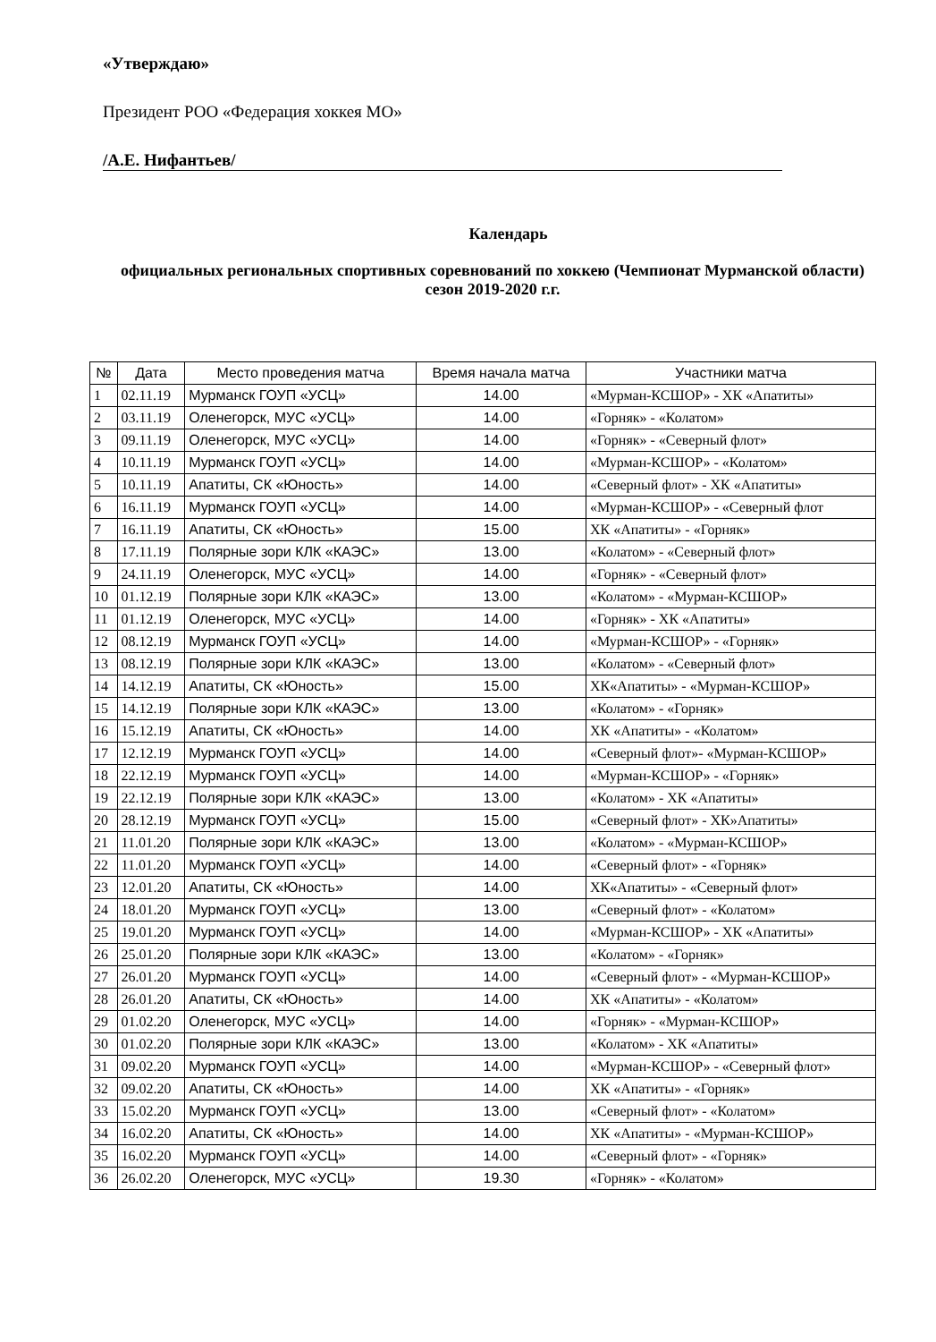«Утверждаю»
Президент РОО «Федерация хоккея МО»
/А.Е. Нифантьев/
Календарь
официальных региональных спортивных соревнований по хоккею (Чемпионат Мурманской области) сезон 2019-2020 г.г.
| № | Дата | Место проведения матча | Время начала матча | Участники матча |
| --- | --- | --- | --- | --- |
| 1 | 02.11.19 | Мурманск ГОУП «УСЦ» | 14.00 | «Мурман-КСШОР» - ХК «Апатиты» |
| 2 | 03.11.19 | Оленегорск, МУС «УСЦ» | 14.00 | «Горняк» - «Колатом» |
| 3 | 09.11.19 | Оленегорск, МУС «УСЦ» | 14.00 | «Горняк» - «Северный флот» |
| 4 | 10.11.19 | Мурманск ГОУП «УСЦ» | 14.00 | «Мурман-КСШОР» - «Колатом» |
| 5 | 10.11.19 | Апатиты, СК «Юность» | 14.00 | «Северный флот» - ХК «Апатиты» |
| 6 | 16.11.19 | Мурманск ГОУП «УСЦ» | 14.00 | «Мурман-КСШОР» - «Северный флот |
| 7 | 16.11.19 | Апатиты, СК «Юность» | 15.00 | ХК «Апатиты» - «Горняк» |
| 8 | 17.11.19 | Полярные зори КЛК «КАЭС» | 13.00 | «Колатом» - «Северный флот» |
| 9 | 24.11.19 | Оленегорск, МУС «УСЦ» | 14.00 | «Горняк» - «Северный флот» |
| 10 | 01.12.19 | Полярные зори КЛК «КАЭС» | 13.00 | «Колатом» - «Мурман-КСШОР» |
| 11 | 01.12.19 | Оленегорск, МУС «УСЦ» | 14.00 | «Горняк» - ХК «Апатиты» |
| 12 | 08.12.19 | Мурманск ГОУП «УСЦ» | 14.00 | «Мурман-КСШОР» - «Горняк» |
| 13 | 08.12.19 | Полярные зори КЛК «КАЭС» | 13.00 | «Колатом» - «Северный флот» |
| 14 | 14.12.19 | Апатиты, СК «Юность» | 15.00 | ХК«Апатиты» - «Мурман-КСШОР» |
| 15 | 14.12.19 | Полярные зори КЛК «КАЭС» | 13.00 | «Колатом» - «Горняк» |
| 16 | 15.12.19 | Апатиты, СК «Юность» | 14.00 | ХК «Апатиты» - «Колатом» |
| 17 | 12.12.19 | Мурманск ГОУП «УСЦ» | 14.00 | «Северный флот»- «Мурман-КСШОР» |
| 18 | 22.12.19 | Мурманск ГОУП «УСЦ» | 14.00 | «Мурман-КСШОР» - «Горняк» |
| 19 | 22.12.19 | Полярные зори КЛК «КАЭС» | 13.00 | «Колатом» - ХК «Апатиты» |
| 20 | 28.12.19 | Мурманск ГОУП «УСЦ» | 15.00 | «Северный флот» - ХК»Апатиты» |
| 21 | 11.01.20 | Полярные зори КЛК «КАЭС» | 13.00 | «Колатом» - «Мурман-КСШОР» |
| 22 | 11.01.20 | Мурманск ГОУП «УСЦ» | 14.00 | «Северный флот» - «Горняк» |
| 23 | 12.01.20 | Апатиты, СК «Юность» | 14.00 | ХК«Апатиты» - «Северный флот» |
| 24 | 18.01.20 | Мурманск ГОУП «УСЦ» | 13.00 | «Северный флот» - «Колатом» |
| 25 | 19.01.20 | Мурманск ГОУП «УСЦ» | 14.00 | «Мурман-КСШОР» - ХК «Апатиты» |
| 26 | 25.01.20 | Полярные зори КЛК «КАЭС» | 13.00 | «Колатом» - «Горняк» |
| 27 | 26.01.20 | Мурманск ГОУП «УСЦ» | 14.00 | «Северный флот» - «Мурман-КСШОР» |
| 28 | 26.01.20 | Апатиты, СК «Юность» | 14.00 | ХК «Апатиты» - «Колатом» |
| 29 | 01.02.20 | Оленегорск, МУС «УСЦ» | 14.00 | «Горняк» - «Мурман-КСШОР» |
| 30 | 01.02.20 | Полярные зори КЛК «КАЭС» | 13.00 | «Колатом» - ХК «Апатиты» |
| 31 | 09.02.20 | Мурманск ГОУП «УСЦ» | 14.00 | «Мурман-КСШОР» - «Северный флот» |
| 32 | 09.02.20 | Апатиты, СК «Юность» | 14.00 | ХК «Апатиты» - «Горняк» |
| 33 | 15.02.20 | Мурманск ГОУП «УСЦ» | 13.00 | «Северный флот» - «Колатом» |
| 34 | 16.02.20 | Апатиты, СК «Юность» | 14.00 | ХК «Апатиты» - «Мурман-КСШОР» |
| 35 | 16.02.20 | Мурманск ГОУП «УСЦ» | 14.00 | «Северный флот» - «Горняк» |
| 36 | 26.02.20 | Оленегорск, МУС «УСЦ» | 19.30 | «Горняк» - «Колатом» |